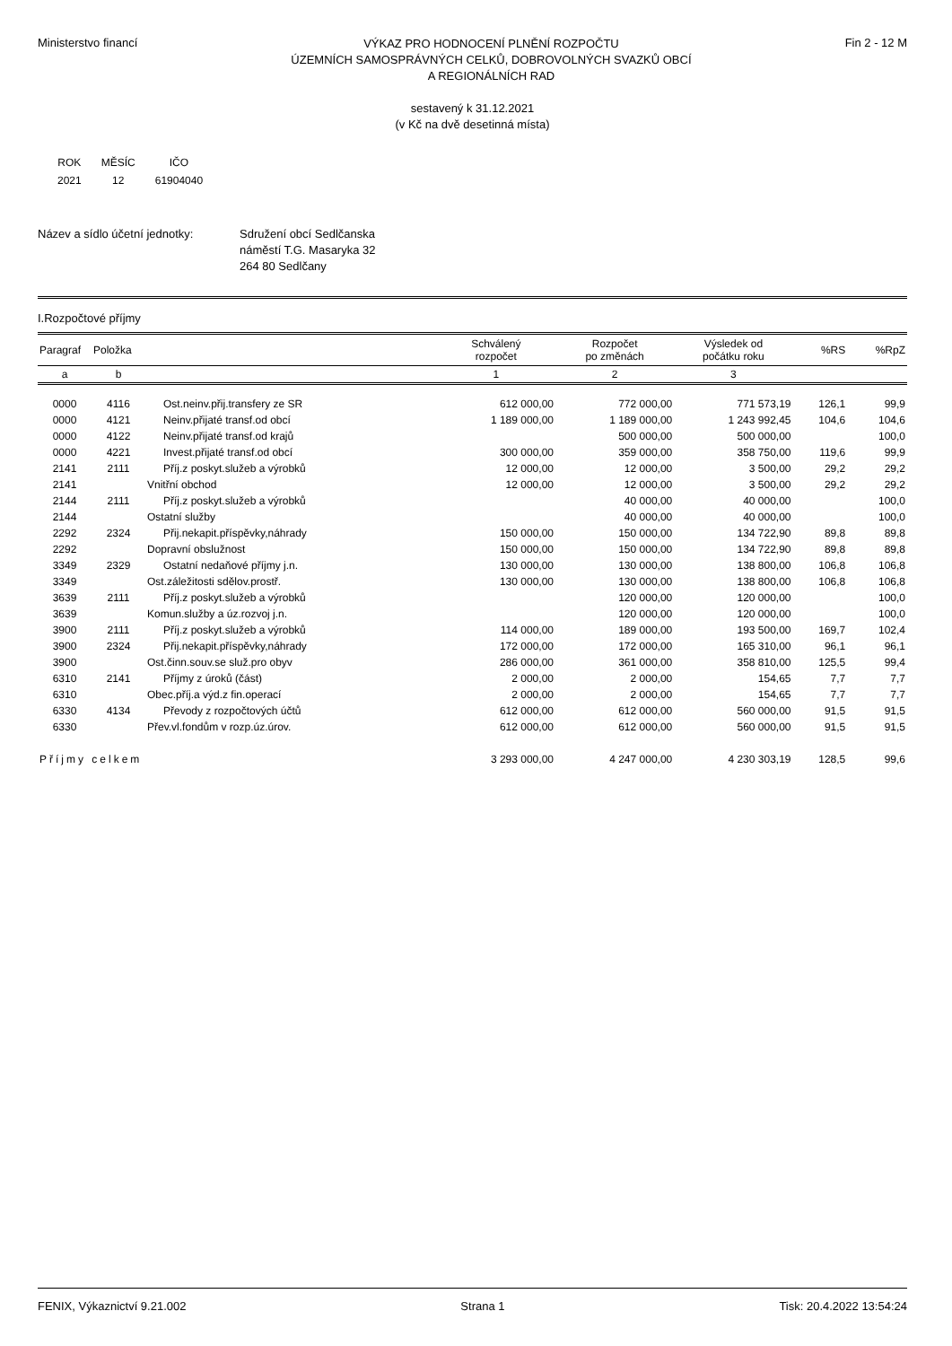Ministerstvo financí
VÝKAZ PRO HODNOCENÍ PLNĚNÍ ROZPOČTU
ÚZEMNÍCH SAMOSPRÁVNÝCH CELKŮ, DOBROVOLNÝCH SVAZKŮ OBCÍ
A REGIONÁLNÍCH RAD
Fin 2 - 12 M
sestavený k 31.12.2021
(v Kč na dvě desetinná místa)
| ROK | MĚSÍC | IČO |
| 2021 | 12 | 61904040 |
Název a sídlo účetní jednotky:
Sdružení obcí Sedlčanska
náměstí T.G. Masaryka 32
264 80 Sedlčany
I.Rozpočtové příjmy
| Paragraf | Položka | | Schválený rozpočet | Rozpočet po změnách | Výsledek od počátku roku | %RS | %RpZ |
| --- | --- | --- | --- | --- | --- | --- | --- |
| a | b | | 1 | 2 | 3 | | |
| 0000 | 4116 | Ost.neinv.přij.transfery ze SR | 612 000,00 | 772 000,00 | 771 573,19 | 126,1 | 99,9 |
| 0000 | 4121 | Neinv.přijaté transf.od obcí | 1 189 000,00 | 1 189 000,00 | 1 243 992,45 | 104,6 | 104,6 |
| 0000 | 4122 | Neinv.přijaté transf.od krajů | | 500 000,00 | 500 000,00 | | 100,0 |
| 0000 | 4221 | Invest.přijaté transf.od obcí | 300 000,00 | 359 000,00 | 358 750,00 | 119,6 | 99,9 |
| 2141 | 2111 | Příj.z poskyt.služeb a výrobků | 12 000,00 | 12 000,00 | 3 500,00 | 29,2 | 29,2 |
| 2141 | | Vnitřní obchod | 12 000,00 | 12 000,00 | 3 500,00 | 29,2 | 29,2 |
| 2144 | 2111 | Příj.z poskyt.služeb a výrobků | | 40 000,00 | 40 000,00 | | 100,0 |
| 2144 | | Ostatní služby | | 40 000,00 | 40 000,00 | | 100,0 |
| 2292 | 2324 | Přij.nekapit.příspěvky,náhrady | 150 000,00 | 150 000,00 | 134 722,90 | 89,8 | 89,8 |
| 2292 | | Dopravní obslužnost | 150 000,00 | 150 000,00 | 134 722,90 | 89,8 | 89,8 |
| 3349 | 2329 | Ostatní nedaňové příjmy j.n. | 130 000,00 | 130 000,00 | 138 800,00 | 106,8 | 106,8 |
| 3349 | | Ost.záležitosti sdělov.prostř. | 130 000,00 | 130 000,00 | 138 800,00 | 106,8 | 106,8 |
| 3639 | 2111 | Příj.z poskyt.služeb a výrobků | | 120 000,00 | 120 000,00 | | 100,0 |
| 3639 | | Komun.služby a úz.rozvoj j.n. | | 120 000,00 | 120 000,00 | | 100,0 |
| 3900 | 2111 | Příj.z poskyt.služeb a výrobků | 114 000,00 | 189 000,00 | 193 500,00 | 169,7 | 102,4 |
| 3900 | 2324 | Přij.nekapit.příspěvky,náhrady | 172 000,00 | 172 000,00 | 165 310,00 | 96,1 | 96,1 |
| 3900 | | Ost.činn.souv.se služ.pro obyv | 286 000,00 | 361 000,00 | 358 810,00 | 125,5 | 99,4 |
| 6310 | 2141 | Příjmy z úroků (část) | 2 000,00 | 2 000,00 | 154,65 | 7,7 | 7,7 |
| 6310 | | Obec.příj.a výd.z fin.operací | 2 000,00 | 2 000,00 | 154,65 | 7,7 | 7,7 |
| 6330 | 4134 | Převody z rozpočtových účtů | 612 000,00 | 612 000,00 | 560 000,00 | 91,5 | 91,5 |
| 6330 | | Přev.vl.fondům v rozp.úz.úrov. | 612 000,00 | 612 000,00 | 560 000,00 | 91,5 | 91,5 |
| Příjmy celkem | | | 3 293 000,00 | 4 247 000,00 | 4 230 303,19 | 128,5 | 99,6 |
FENIX, Výkaznictví 9.21.002 Strana 1 Tisk: 20.4.2022 13:54:24